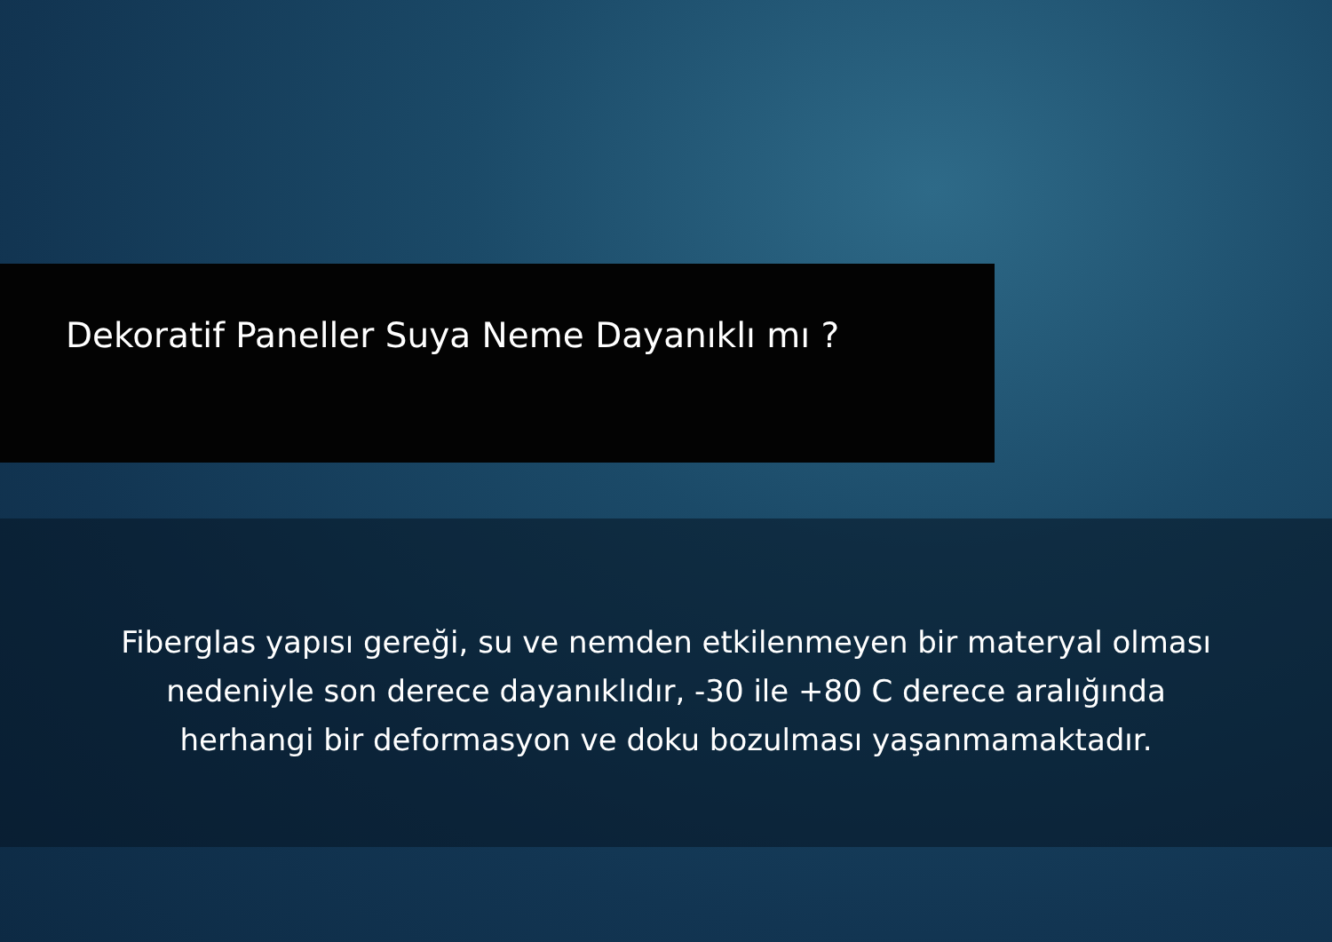Dekoratif Paneller Suya Neme Dayanıklı mı ?
Fiberglas yapısı gereği, su ve nemden etkilenmeyen bir materyal olması
nedeniyle son derece dayanıklıdır, -30 ile +80 C derece aralığında
herhangi bir deformasyon ve doku bozulması yaşanmamaktadır.